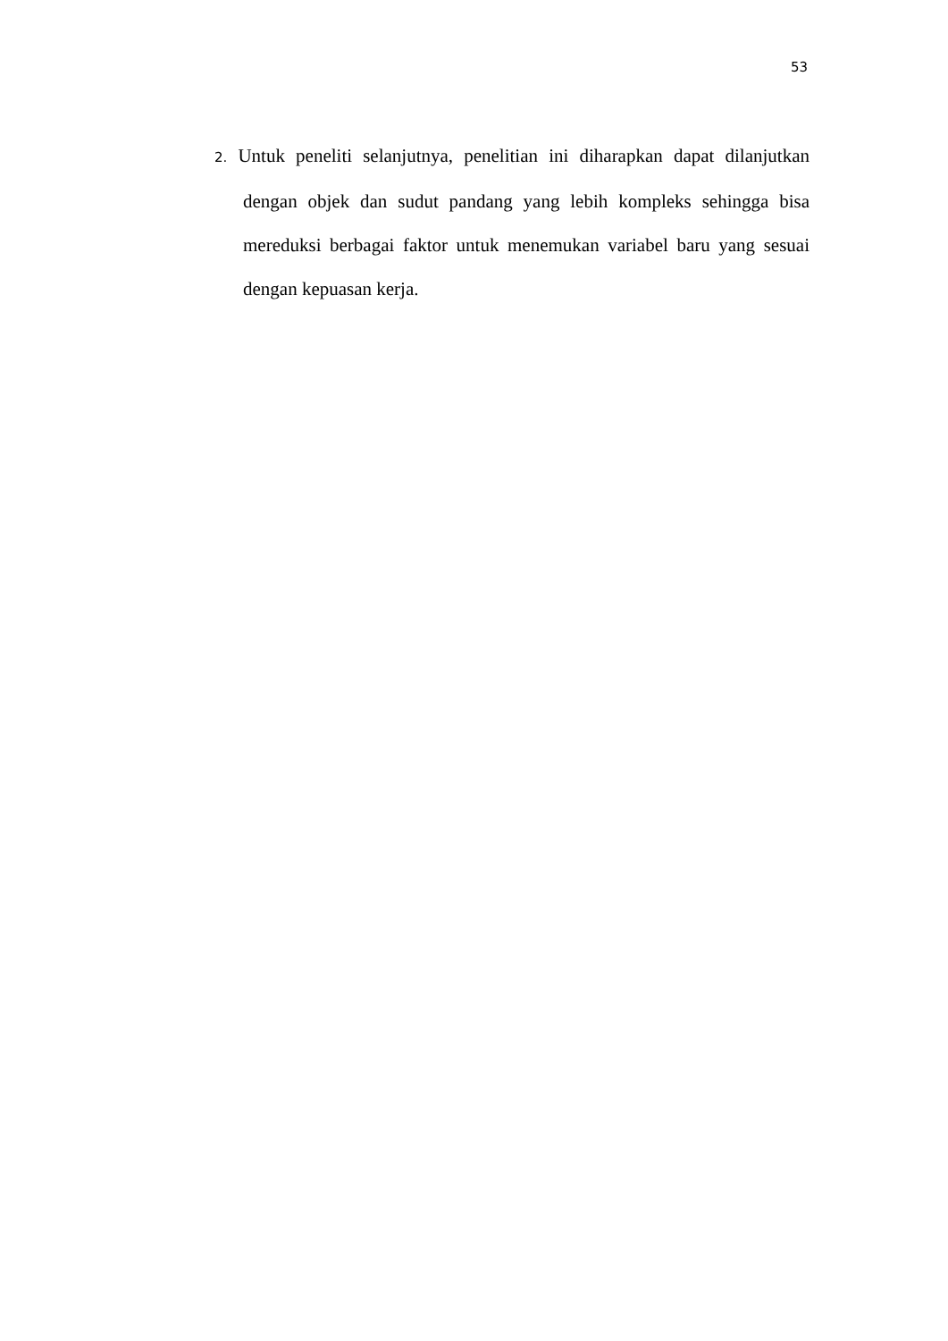53
2. Untuk peneliti selanjutnya, penelitian ini diharapkan dapat dilanjutkan dengan objek dan sudut pandang yang lebih kompleks sehingga bisa mereduksi berbagai faktor untuk menemukan variabel baru yang sesuai dengan kepuasan kerja.